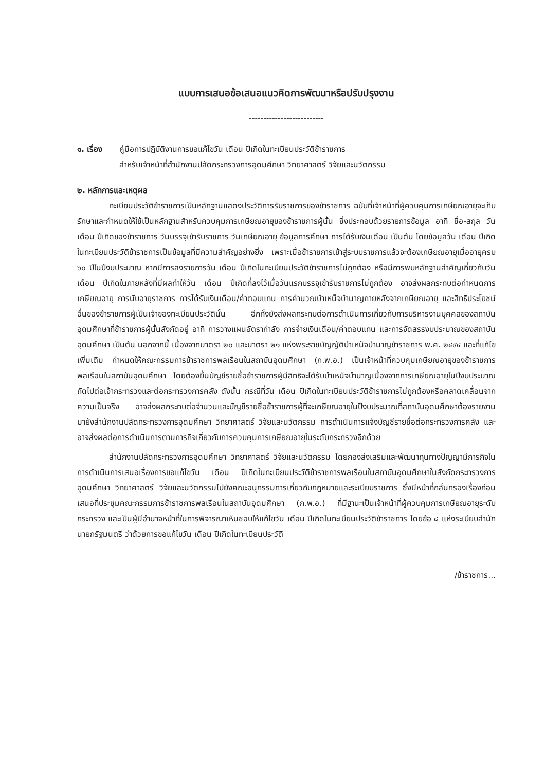แบบการเสนอข้อเสนอแนวคิดการพัฒนาหรือปรับปรุงงาน
--------------------------
๑. เรื่อง
คู่มือการปฏิบัติงานการขอแก้ไขวัน เดือน ปีเกิดในทะเบียนประวัติข้าราชการ
สำหรับเจ้าหน้าที่สำนักงานปลัดกระทรวงการอุดมศึกษา วิทยาศาสตร์ วิจัยและนวัตกรรม
๒. หลักการและเหตุผล
ทะเบียนประวัติข้าราชการเป็นหลักฐานแสดงประวัติการรับราชการของข้าราชการ ฉบับที่เจ้าหน้าที่ผู้ควบคุมการเกษียณอายุจะเก็บรักษาและกำหนดให้ใช้เป็นหลักฐานสำหรับควบคุมการเกษียณอายุของข้าราชการผู้นั้น ซึ่งประกอบด้วยรายการข้อมูล อาทิ ชื่อ-สกุล วัน เดือน ปีเกิดของข้าราชการ วันบรรจุเข้ารับราชการ วันเกษียณอายุ ข้อมูลการศึกษา การได้รับเงินเดือน เป็นต้น โดยข้อมูลวัน เดือน ปีเกิดในทะเบียนประวัติข้าราชการเป็นข้อมูลที่มีความสำคัญอย่างยิ่ง เพราะเมื่อข้าราชการเข้าสู่ระบบราชการแล้วจะต้องเกษียณอายุเมื่ออายุครบ ๖๐ ปีในปีงบประมาณ หากมีการลงรายการวัน เดือน ปีเกิดในทะเบียนประวัติข้าราชการไม่ถูกต้อง หรือมีการพบหลักฐานสำคัญเกี่ยวกับวัน เดือน ปีเกิดในภายหลังที่มีผลทำให้วัน เดือน ปีเกิดที่ลงไว้เมื่อวันแรกบรรจุเข้ารับราชการไม่ถูกต้อง อาจส่งผลกระทบต่อกำหนดการเกษียณอายุ การนับอายุราชการ การได้รับเงินเดือน/ค่าตอบแทน การคำนวณบำเหน็จบำนาญภายหลังจากเกษียณอายุ และสิทธิประโยชน์อื่นของข้าราชการผู้เป็นเจ้าของทะเบียนประวัตินั้น อีกทั้งยังส่งผลกระทบต่อการดำเนินการเกี่ยวกับการบริหารงานบุคคลของสถาบันอุดมศึกษาที่ข้าราชการผู้นั้นสังกัดอยู่ อาทิ การวางแผนอัตรากำลัง การจ่ายเงินเดือน/ค่าตอบแทน และการจัดสรรงบประมาณของสถาบันอุดมศึกษา เป็นต้น นอกจากนี้ เนื่องจากมาตรา ๒๐ และมาตรา ๒๑ แห่งพระราชบัญญัติบำเหน็จบำนาญข้าราชการ พ.ศ. ๒๔๙๔ และที่แก้ไขเพิ่มเติม กำหนดให้คณะกรรมการข้าราชการพลเรือนในสถาบันอุดมศึกษา (ก.พ.อ.) เป็นเจ้าหน้าที่ควบคุมเกษียณอายุของข้าราชการพลเรือนในสถาบันอุดมศึกษา โดยต้องยื่นบัญชีรายชื่อข้าราชการผู้มีสิทธิจะได้รับบำเหน็จบำนาญเนื่องจากการเกษียณอายุในปีงบประมาณถัดไปต่อเจ้ากระทรวงและต่อกระทรวงการคลัง ดังนั้น กรณีที่วัน เดือน ปีเกิดในทะเบียนประวัติข้าราชการไม่ถูกต้องหรือคลาดเคลื่อนจากความเป็นจริง อาจส่งผลกระทบต่อจำนวนและบัญชีรายชื่อข้าราชการผู้ที่จะเกษียณอายุในปีงบประมาณที่สถาบันอุดมศึกษาต้องรายงานมายังสำนักงานปลัดกระทรวงการอุดมศึกษา วิทยาศาสตร์ วิจัยและนวัตกรรม การดำเนินการแจ้งบัญชีรายชื่อต่อกระทรวงการคลัง และอาจส่งผลต่อการดำเนินการตามภารกิจเกี่ยวกับการควบคุมการเกษียณอายุในระดับกระทรวงอีกด้วย
สำนักงานปลัดกระทรวงการอุดมศึกษา วิทยาศาสตร์ วิจัยและนวัตกรรม โดยกองส่งเสริมและพัฒนาทุนทางปัญญามีภารกิจในการดำเนินการเสนอเรื่องการขอแก้ไขวัน เดือน ปีเกิดในทะเบียนประวัติข้าราชการพลเรือนในสถาบันอุดมศึกษาในสังกัดกระทรวงการอุดมศึกษา วิทยาศาสตร์ วิจัยและนวัตกรรมไปยังคณะอนุกรรมการเกี่ยวกับกฎหมายและระเบียบราชการ ซึ่งมีหน้าที่กลั่นกรองเรื่องก่อนเสนอที่ประชุมคณะกรรมการข้าราชการพลเรือนในสถาบันอุดมศึกษา (ก.พ.อ.) ที่มีฐานะเป็นเจ้าหน้าที่ผู้ควบคุมการเกษียณอายุระดับกระทรวง และเป็นผู้มีอำนาจหน้าที่ในการพิจารณาเห็นชอบให้แก้ไขวัน เดือน ปีเกิดในทะเบียนประวัติข้าราชการ โดยข้อ ๘ แห่งระเบียบสำนักนายกรัฐมนตรี ว่าด้วยการขอแก้ไขวัน เดือน ปีเกิดในทะเบียนประวัติ
/ข้าราชการ...